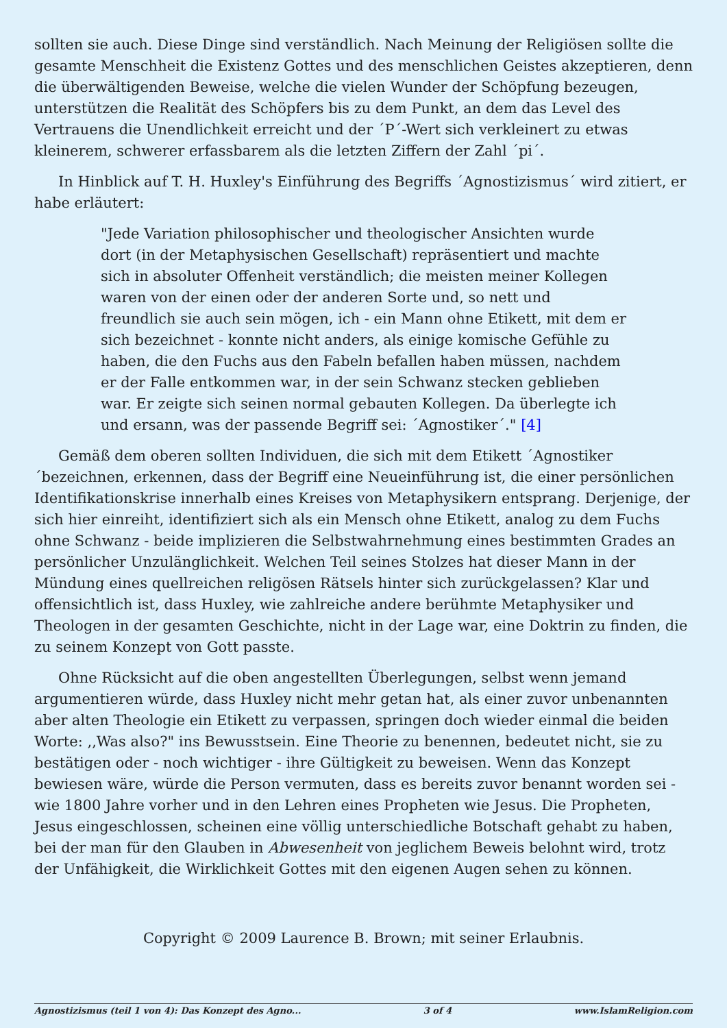sollten sie auch. Diese Dinge sind verständlich. Nach Meinung der Religiösen sollte die gesamte Menschheit die Existenz Gottes und des menschlichen Geistes akzeptieren, denn die überwältigenden Beweise, welche die vielen Wunder der Schöpfung bezeugen, unterstützen die Realität des Schöpfers bis zu dem Punkt, an dem das Level des Vertrauens die Unendlichkeit erreicht und der ´P´-Wert sich verkleinert zu etwas kleinerem, schwerer erfassbarem als die letzten Ziffern der Zahl ´pi´.
In Hinblick auf T. H. Huxley's Einführung des Begriffs ´Agnostizismus´ wird zitiert, er habe erläutert:
"Jede Variation philosophischer und theologischer Ansichten wurde dort (in der Metaphysischen Gesellschaft) repräsentiert und machte sich in absoluter Offenheit verständlich; die meisten meiner Kollegen waren von der einen oder der anderen Sorte und, so nett und freundlich sie auch sein mögen, ich - ein Mann ohne Etikett, mit dem er sich bezeichnet - konnte nicht anders, als einige komische Gefühle zu haben, die den Fuchs aus den Fabeln befallen haben müssen, nachdem er der Falle entkommen war, in der sein Schwanz stecken geblieben war. Er zeigte sich seinen normal gebauten Kollegen. Da überlegte ich und ersann, was der passende Begriff sei: ´Agnostiker´." [4]
Gemäß dem oberen sollten Individuen, die sich mit dem Etikett ´Agnostiker´bezeichnen, erkennen, dass der Begriff eine Neueinführung ist, die einer persönlichen Identifikationskrise innerhalb eines Kreises von Metaphysikern entsprang. Derjenige, der sich hier einreiht, identifiziert sich als ein Mensch ohne Etikett, analog zu dem Fuchs ohne Schwanz - beide implizieren die Selbstwahrnehmung eines bestimmten Grades an persönlicher Unzulänglichkeit. Welchen Teil seines Stolzes hat dieser Mann in der Mündung eines quellreichen religösen Rätsels hinter sich zurückgelassen? Klar und offensichtlich ist, dass Huxley, wie zahlreiche andere berühmte Metaphysiker und Theologen in der gesamten Geschichte, nicht in der Lage war, eine Doktrin zu finden, die zu seinem Konzept von Gott passte.
Ohne Rücksicht auf die oben angestellten Überlegungen, selbst wenn jemand argumentieren würde, dass Huxley nicht mehr getan hat, als einer zuvor unbenannten aber alten Theologie ein Etikett zu verpassen, springen doch wieder einmal die beiden Worte: ,,Was also?" ins Bewusstsein. Eine Theorie zu benennen, bedeutet nicht, sie zu bestätigen oder - noch wichtiger - ihre Gültigkeit zu beweisen. Wenn das Konzept bewiesen wäre, würde die Person vermuten, dass es bereits zuvor benannt worden sei - wie 1800 Jahre vorher und in den Lehren eines Propheten wie Jesus. Die Propheten, Jesus eingeschlossen, scheinen eine völlig unterschiedliche Botschaft gehabt zu haben, bei der man für den Glauben in Abwesenheit von jeglichem Beweis belohnt wird, trotz der Unfähigkeit, die Wirklichkeit Gottes mit den eigenen Augen sehen zu können.
Copyright © 2009 Laurence B. Brown; mit seiner Erlaubnis.
Agnostizismus (teil 1 von 4): Das Konzept des Agno... 3 of 4 www.IslamReligion.com